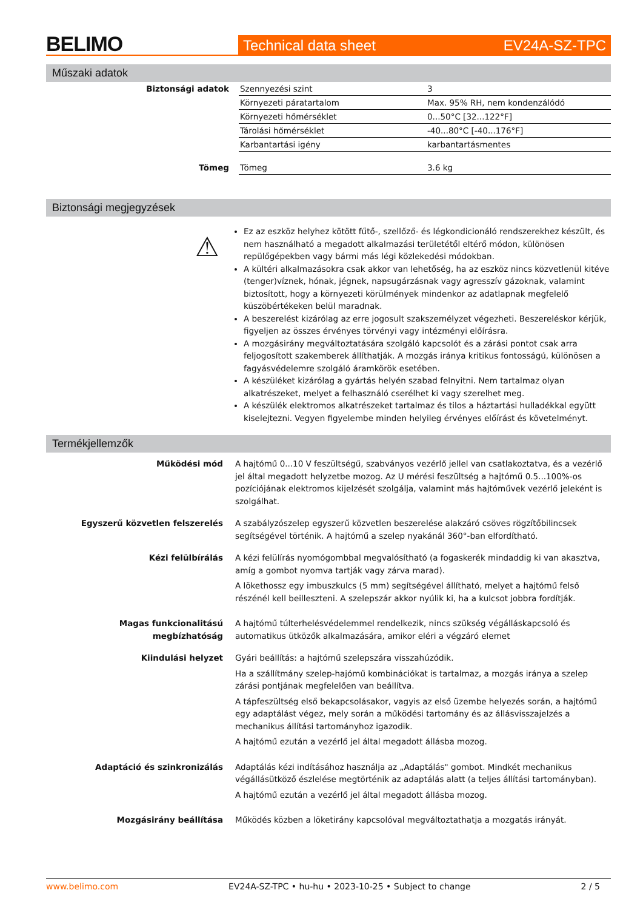BELIMO
Technical data sheet EV24A-SZ-TPC
Műszaki adatok
| Biztonsági adatok | Szennyezési szint | 3 |
| | Környezeti páratartalom | Max. 95% RH, nem kondenzálódó |
| | Környezeti hőmérséklet | 0...50°C [32...122°F] |
| | Tárolási hőmérséklet | -40...80°C [-40...176°F] |
| | Karbantartási igény | karbantartásmentes |
| Tömeg | Tömeg | 3.6 kg |
Biztonsági megjegyzések
⚠
Ez az eszköz helyhez kötött fűtő-, szellőző- és légkondicionáló rendszerekhez készült, és nem használható a megadott alkalmazási területétől eltérő módon, különösen repülőgépekben vagy bármi más légi közlekedési módokban.
A kültéri alkalmazásokra csak akkor van lehetőség, ha az eszköz nincs közvetlenül kitéve (tenger)víznek, hónak, jégnek, napsugárzásnak vagy agresszív gázoknak, valamint biztosított, hogy a környezeti körülmények mindenkor az adatlapnak megfelelő küszöbértékeken belül maradnak.
A beszerelést kizárólag az erre jogosult szakszemélyzet végezheti. Beszereléskor kérjük, figyeljen az összes érvényes törvényi vagy intézményi előírásra.
A mozgásirány megváltoztatására szolgáló kapcsolót és a zárási pontot csak arra feljogosított szakemberek állíthatják. A mozgás iránya kritikus fontosságú, különösen a fagyásvédelemre szolgáló áramkörök esetében.
A készüléket kizárólag a gyártás helyén szabad felnyitni. Nem tartalmaz olyan alkatrészeket, melyet a felhasználó cserélhet ki vagy szerelhet meg.
A készülék elektromos alkatrészeket tartalmaz és tilos a háztartási hulladékkal együtt kiselejtezni. Vegyen figyelembe minden helyileg érvényes előírást és követelményt.
Termékjellemzők
| Működési mód | A hajtómű 0...10 V feszültségű, szabványos vezérlő jellel van csatlakoztatva, és a vezérlő jel által megadott helyzetbe mozog. Az U mérési feszültség a hajtómű 0.5...100%-os pozíciójának elektromos kijelzését szolgálja, valamint más hajtóművek vezérlő jeleként is szolgálhat. |
| Egyszerű közvetlen felszerelés | A szabályzószelep egyszerű közvetlen beszerelése alakzáró csöves rögzítőbilincsek segítségével történik. A hajtómű a szelep nyakánál 360°-ban elfordítható. |
| Kézi felülbírálás | A kézi felülírás nyomógombbal megvalósítható (a fogaskerék mindaddig ki van akasztva, amíg a gombot nyomva tartják vagy zárva marad). A lökethossz egy imbuszkulcs (5 mm) segítségével állítható, melyet a hajtómű felső részénél kell beilleszteni. A szelepszár akkor nyúlik ki, ha a kulcsot jobbra fordítják. |
| Magas funkcionalitású megbízhatóság | A hajtómű túlterhelésvédelemmel rendelkezik, nincs szükség végálláskapcsoló és automatikus ütközők alkalmazására, amikor eléri a végzáró elemet |
| Kiindulási helyzet | Gyári beállítás: a hajtómű szelepszára visszahúzódik. Ha a szállítmány szelep-hajómű kombinációkat is tartalmaz, a mozgás iránya a szelep zárási pontjának megfelelően van beállítva. A tápfeszültség első bekapcsolásakor, vagyis az első üzembe helyezés során, a hajtómű egy adaptálást végez, mely során a működési tartomány és az állásvisszajelzés a mechanikus állítási tartományhoz igazodik. A hajtómű ezután a vezérlő jel által megadott állásba mozog. |
| Adaptáció és szinkronizálás | Adaptálás kézi indításához használja az „Adaptálás" gombot. Mindkét mechanikus végállásütköző észlelése megtörténik az adaptálás alatt (a teljes állítási tartományban). A hajtómű ezután a vezérlő jel által megadott állásba mozog. |
| Mozgásirány beállítása | Működés közben a löketirány kapcsolóval megváltoztathatja a mozgatás irányát. |
www.belimo.com EV24A-SZ-TPC • hu-hu • 2023-10-25 • Subject to change 2 / 5